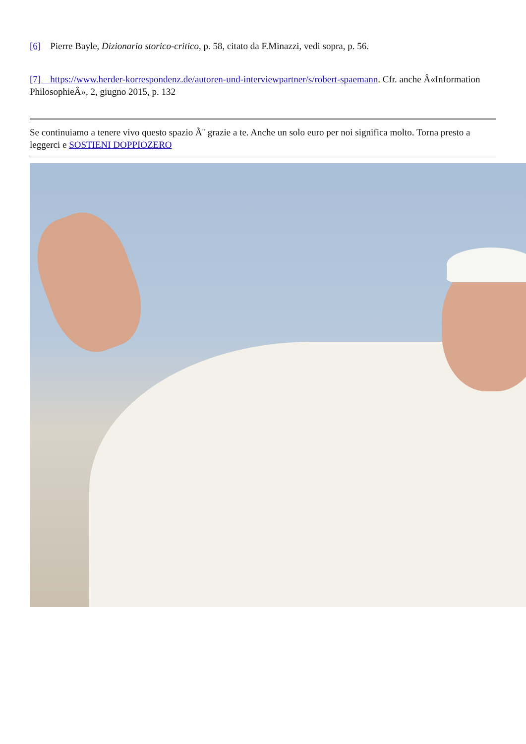[6] Pierre Bayle, Dizionario storico-critico, p. 58, citato da F.Minazzi, vedi sopra, p. 56.
[7] https://www.herder-korrespondenz.de/autoren-und-interviewpartner/s/robert-spaemann. Cfr. anche Â«Information PhilosophieÂ», 2, giugno 2015, p. 132
Se continuiamo a tenere vivo questo spazio Ã¨ grazie a te. Anche un solo euro per noi significa molto. Torna presto a leggerci e SOSTIENI DOPPIOZERO